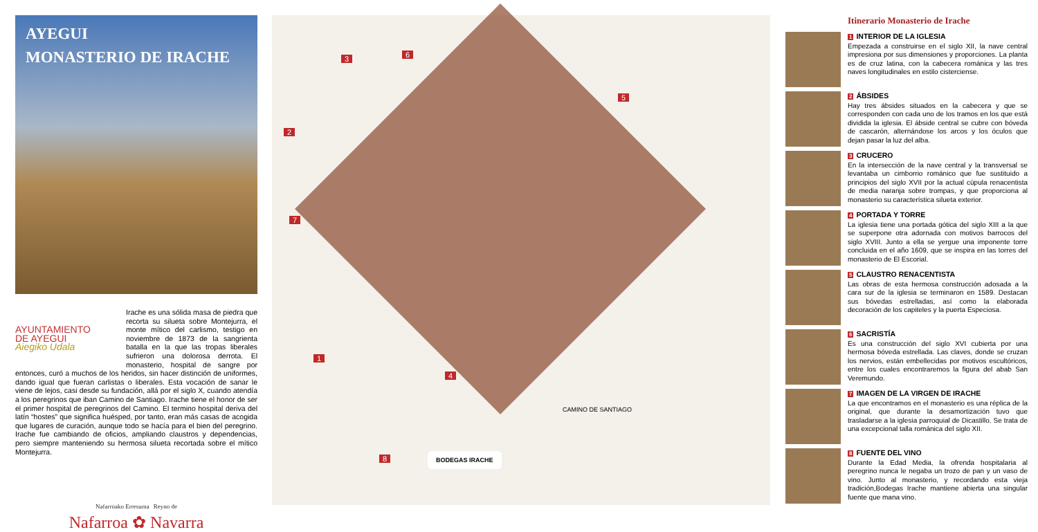AYEGUI
MONASTERIO DE IRACHE
AYUNTAMIENTO
DE AYEGUI
Aiegiko Udala
Irache es una sólida masa de piedra que recorta su silueta sobre Montejurra, el monte mítico del carlismo, testigo en noviembre de 1873 de la sangrienta batalla en la que las tropas liberales sufrieron una dolorosa derrota. El monasterio, hospital de sangre por entonces, curó a muchos de los heridos, sin hacer distinción de uniformes, dando igual que fueran carlistas o liberales. Esta vocación de sanar le viene de lejos, casi desde su fundación, allá por el siglo X, cuando atendía a los peregrinos que iban Camino de Santiago. Irache tiene el honor de ser el primer hospital de peregrinos del Camino. El termino hospital deriva del latín “hostes” que significa huésped, por tanto, eran más casas de acogida que lugares de curación, aunque todo se hacía para el bien del peregrino. Irache fue cambiando de oficios, ampliando claustros y dependencias, pero siempre manteniendo su hermosa silueta recortada sobre el mítico Montejurra.
Nafarroako Erresuma Reyno de
Nafarroa ✿ Navarra
1
2
3
4
5
6
7
8
CAMINO DE SANTIAGO
BODEGAS IRACHE
Itinerario Monasterio de Irache
1 INTERIOR DE LA IGLESIA
Empezada a construirse en el siglo XII, la nave central impresiona por sus dimensiones y proporciones. La planta es de cruz latina, con la cabecera románica y las tres naves longitudinales en estilo cisterciense.
2 ÁBSIDES
Hay tres ábsides situados en la cabecera y que se corresponden con cada uno de los tramos en los que está dividida la iglesia. El ábside central se cubre con bóveda de cascarón, alternándose los arcos y los óculos que dejan pasar la luz del alba.
3 CRUCERO
En la intersección de la nave central y la transversal se levantaba un cimborrio románico que fue sustituido a principios del siglo XVII por la actual cúpula renacentista de media naranja sobre trompas, y que proporciona al monasterio su característica silueta exterior.
4 PORTADA Y TORRE
La iglesia tiene una portada gótica del siglo XIII a la que se superpone otra adornada con motivos barrocos del siglo XVIII. Junto a ella se yergue una imponente torre concluida en el año 1609, que se inspira en las torres del monasterio de El Escorial.
5 CLAUSTRO RENACENTISTA
Las obras de esta hermosa construcción adosada a la cara sur de la iglesia se terminaron en 1589. Destacan sus bóvedas estrelladas, así como la elaborada decoración de los capiteles y la puerta Especiosa.
6 SACRISTÍA
Es una construcción del siglo XVI cubierta por una hermosa bóveda estrellada. Las claves, donde se cruzan los nervios, están embellecidas por motivos escultóricos, entre los cuales encontraremos la figura del abab San Veremundo.
7 IMAGEN DE LA VIRGEN DE IRACHE
La que encontramos en el monasterio es una réplica de la original, que durante la desamortización tuvo que trasladarse a la iglesia parroquial de Dicastillo. Se trata de una excepcional talla románica del siglo XII.
8 FUENTE DEL VINO
Durante la Edad Media, la ofrenda hospitalaria al peregrino nunca le negaba un trozo de pan y un vaso de vino. Junto al monasterio, y recordando esta vieja tradición,Bodegas Irache mantiene abierta una singular fuente que mana vino.